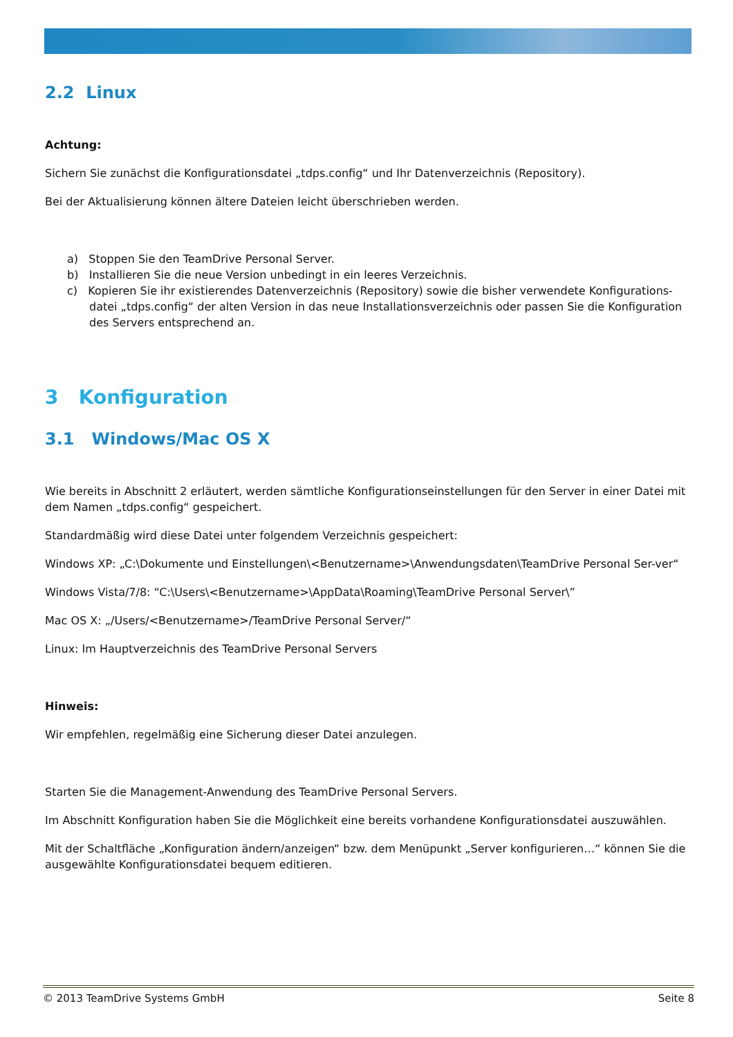2.2 Linux
Achtung:
Sichern Sie zunächst die Konfigurationsdatei „tdps.config“ und Ihr Datenverzeichnis (Repository).
Bei der Aktualisierung können ältere Dateien leicht überschrieben werden.
a) Stoppen Sie den TeamDrive Personal Server.
b) Installieren Sie die neue Version unbedingt in ein leeres Verzeichnis.
c) Kopieren Sie ihr existierendes Datenverzeichnis (Repository) sowie die bisher verwendete Konfigurations-datei „tdps.config“ der alten Version in das neue Installationsverzeichnis oder passen Sie die Konfiguration des Servers entsprechend an.
3 Konfiguration
3.1 Windows/Mac OS X
Wie bereits in Abschnitt 2 erläutert, werden sämtliche Konfigurationseinstellungen für den Server in einer Datei mit dem Namen „tdps.config“ gespeichert.
Standardmäßig wird diese Datei unter folgendem Verzeichnis gespeichert:
Windows XP: „C:\Dokumente und Einstellungen\<Benutzername>\Anwendungsdaten\TeamDrive Personal Ser-ver“
Windows Vista/7/8: “C:\Users\<Benutzername>\AppData\Roaming\TeamDrive Personal Server\”
Mac OS X: „/Users/<Benutzername>/TeamDrive Personal Server/“
Linux: Im Hauptverzeichnis des TeamDrive Personal Servers
Hinweis:
Wir empfehlen, regelmäßig eine Sicherung dieser Datei anzulegen.
Starten Sie die Management-Anwendung des TeamDrive Personal Servers.
Im Abschnitt Konfiguration haben Sie die Möglichkeit eine bereits vorhandene Konfigurationsdatei auszuwählen.
Mit der Schaltfläche „Konfiguration ändern/anzeigen“ bzw. dem Menüpunkt „Server konfigurieren…“ können Sie die ausgewählte Konfigurationsdatei bequem editieren.
© 2013 TeamDrive Systems GmbH Seite 8